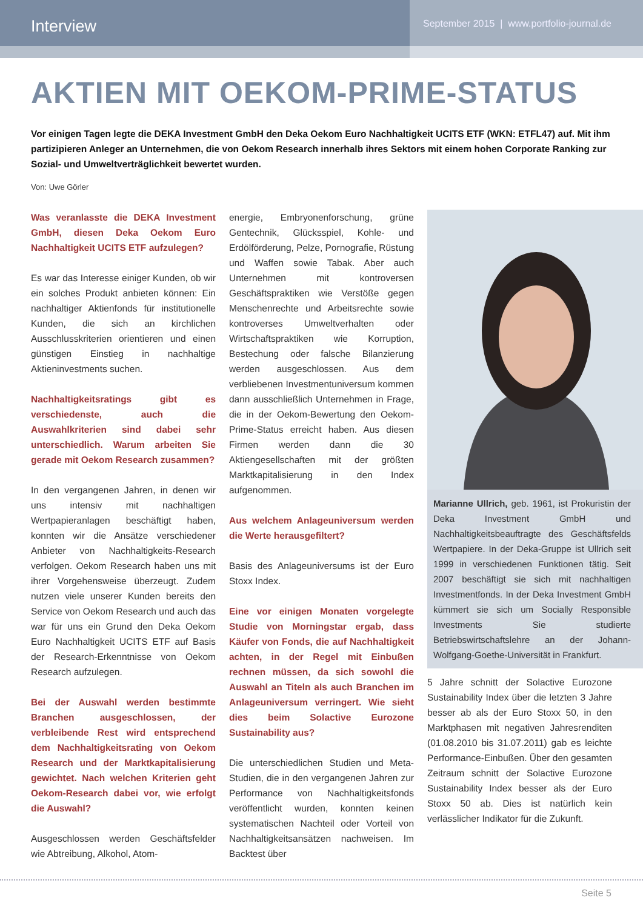Interview
September 2015 | www.portfolio-journal.de
AKTIEN MIT OEKOM-PRIME-STATUS
Vor einigen Tagen legte die DEKA Investment GmbH den Deka Oekom Euro Nachhaltigkeit UCITS ETF (WKN: ETFL47) auf. Mit ihm partizipieren Anleger an Unternehmen, die von Oekom Research innerhalb ihres Sektors mit einem hohen Corporate Ranking zur Sozial- und Umweltverträglichkeit bewertet wurden.
Von: Uwe Görler
Was veranlasste die DEKA Investment GmbH, diesen Deka Oekom Euro Nachhaltigkeit UCITS ETF aufzulegen?
Es war das Interesse einiger Kunden, ob wir ein solches Produkt anbieten können: Ein nachhaltiger Aktienfonds für institutionelle Kunden, die sich an kirchlichen Ausschlusskriterien orientieren und einen günstigen Einstieg in nachhaltige Aktieninvestments suchen.
Nachhaltigkeitsratings gibt es verschiedenste, auch die Auswahlkriterien sind dabei sehr unterschiedlich. Warum arbeiten Sie gerade mit Oekom Research zusammen?
In den vergangenen Jahren, in denen wir uns intensiv mit nachhaltigen Wertpapieranlagen beschäftigt haben, konnten wir die Ansätze verschiedener Anbieter von Nachhaltigkeits-Research verfolgen. Oekom Research haben uns mit ihrer Vorgehensweise überzeugt. Zudem nutzen viele unserer Kunden bereits den Service von Oekom Research und auch das war für uns ein Grund den Deka Oekom Euro Nachhaltigkeit UCITS ETF auf Basis der Research-Erkenntnisse von Oekom Research aufzulegen.
Bei der Auswahl werden bestimmte Branchen ausgeschlossen, der verbleibende Rest wird entsprechend dem Nachhaltigkeitsrating von Oekom Research und der Marktkapitalisierung gewichtet. Nach welchen Kriterien geht Oekom-Research dabei vor, wie erfolgt die Auswahl?
Ausgeschlossen werden Geschäftsfelder wie Abtreibung, Alkohol, Atom-
energie, Embryonenforschung, grüne Gentechnik, Glücksspiel, Kohle- und Erdölförderung, Pelze, Pornografie, Rüstung und Waffen sowie Tabak. Aber auch Unternehmen mit kontroversen Geschäftspraktiken wie Verstöße gegen Menschenrechte und Arbeitsrechte sowie kontroverses Umweltverhalten oder Wirtschaftspraktiken wie Korruption, Bestechung oder falsche Bilanzierung werden ausgeschlossen. Aus dem verbliebenen Investmentuniversum kommen dann ausschließlich Unternehmen in Frage, die in der Oekom-Bewertung den Oekom-Prime-Status erreicht haben. Aus diesen Firmen werden dann die 30 Aktiengesellschaften mit der größten Marktkapitalisierung in den Index aufgenommen.
Aus welchem Anlageuniversum werden die Werte herausgefiltert?
Basis des Anlageuniversums ist der Euro Stoxx Index.
Eine vor einigen Monaten vorgelegte Studie von Morningstar ergab, dass Käufer von Fonds, die auf Nachhaltigkeit achten, in der Regel mit Einbußen rechnen müssen, da sich sowohl die Auswahl an Titeln als auch Branchen im Anlageuniversum verringert. Wie sieht dies beim Solactive Eurozone Sustainability aus?
Die unterschiedlichen Studien und Meta-Studien, die in den vergangenen Jahren zur Performance von Nachhaltigkeitsfonds veröffentlicht wurden, konnten keinen systematischen Nachteil oder Vorteil von Nachhaltigkeitsansätzen nachweisen. Im Backtest über
Marianne Ullrich, geb. 1961, ist Prokuristin der Deka Investment GmbH und Nachhaltigkeitsbeauftragte des Geschäftsfelds Wertpapiere. In der Deka-Gruppe ist Ullrich seit 1999 in verschiedenen Funktionen tätig. Seit 2007 beschäftigt sie sich mit nachhaltigen Investmentfonds. In der Deka Investment GmbH kümmert sie sich um Socially Responsible Investments Sie studierte Betriebswirtschaftslehre an der Johann-Wolfgang-Goethe-Universität in Frankfurt.
5 Jahre schnitt der Solactive Eurozone Sustainability Index über die letzten 3 Jahre besser ab als der Euro Stoxx 50, in den Marktphasen mit negativen Jahresrenditen (01.08.2010 bis 31.07.2011) gab es leichte Performance-Einbußen. Über den gesamten Zeitraum schnitt der Solactive Eurozone Sustainability Index besser als der Euro Stoxx 50 ab. Dies ist natürlich kein verlässlicher Indikator für die Zukunft.
Seite 5